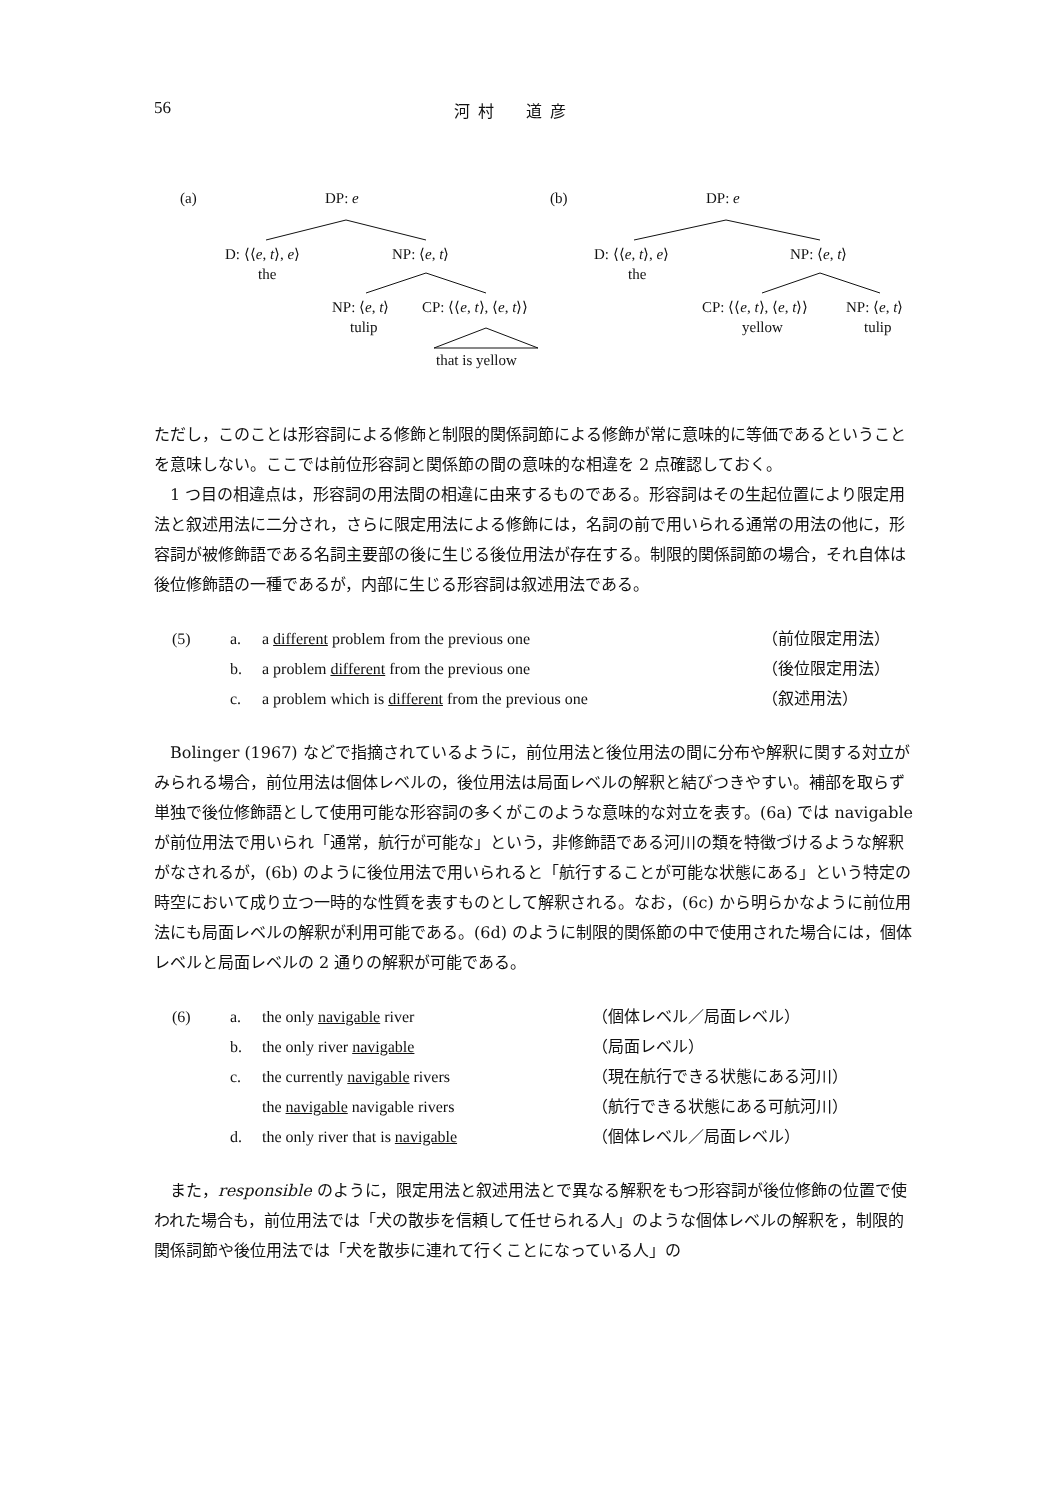56 河村　道彦
(a) DP: e
D: ⟨⟨e, t⟩, e⟩
the
NP: ⟨e, t⟩
NP: ⟨e, t⟩
tulip
CP: ⟨⟨e, t⟩, ⟨e, t⟩⟩
that is yellow
(b) DP: e
D: ⟨⟨e, t⟩, e⟩
the
NP: ⟨e, t⟩
CP: ⟨⟨e, t⟩, ⟨e, t⟩⟩
yellow
NP: ⟨e, t⟩
tulip
ただし，このことは形容詞による修飾と制限的関係詞節による修飾が常に意味的に等価であるということを意味しない。ここでは前位形容詞と関係節の間の意味的な相違を 2 点確認しておく。
　1 つ目の相違点は，形容詞の用法間の相違に由来するものである。形容詞はその生起位置により限定用法と叙述用法に二分され，さらに限定用法による修飾には，名詞の前で用いられる通常の用法の他に，形容詞が被修飾語である名詞主要部の後に生じる後位用法が存在する。制限的関係詞節の場合，それ自体は後位修飾語の一種であるが，内部に生じる形容詞は叙述用法である。
| (5) | a. | a different problem from the previous one | （前位限定用法） |
| | b. | a problem different from the previous one | （後位限定用法） |
| | c. | a problem which is different from the previous one | （叙述用法） |
　Bolinger (1967) などで指摘されているように，前位用法と後位用法の間に分布や解釈に関する対立がみられる場合，前位用法は個体レベルの，後位用法は局面レベルの解釈と結びつきやすい。補部を取らず単独で後位修飾語として使用可能な形容詞の多くがこのような意味的な対立を表す。(6a) では navigable が前位用法で用いられ「通常，航行が可能な」という，非修飾語である河川の類を特徴づけるような解釈がなされるが，(6b) のように後位用法で用いられると「航行することが可能な状態にある」という特定の時空において成り立つ一時的な性質を表すものとして解釈される。なお，(6c) から明らかなように前位用法にも局面レベルの解釈が利用可能である。(6d) のように制限的関係節の中で使用された場合には，個体レベルと局面レベルの 2 通りの解釈が可能である。
| (6) | a. | the only navigable river | （個体レベル／局面レベル） |
| | b. | the only river navigable | （局面レベル） |
| | c. | the currently navigable rivers | （現在航行できる状態にある河川） |
| | | the navigable navigable rivers | （航行できる状態にある可航河川） |
| | d. | the only river that is navigable | （個体レベル／局面レベル） |
　また，responsible のように，限定用法と叙述用法とで異なる解釈をもつ形容詞が後位修飾の位置で使われた場合も，前位用法では「犬の散歩を信頼して任せられる人」のような個体レベルの解釈を，制限的関係詞節や後位用法では「犬を散歩に連れて行くことになっている人」の